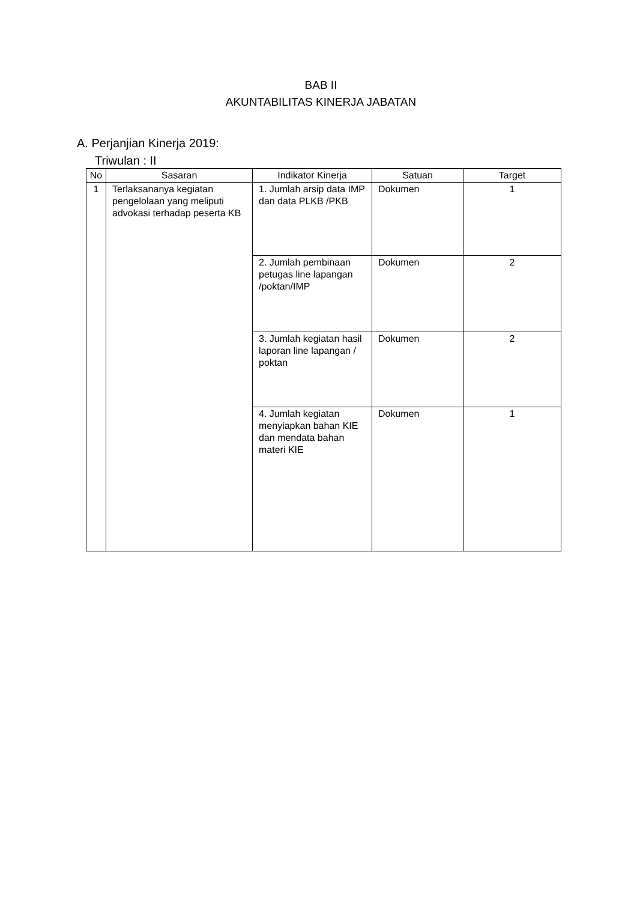BAB II
AKUNTABILITAS KINERJA JABATAN
A. Perjanjian Kinerja 2019:
Triwulan : II
| No | Sasaran | Indikator Kinerja | Satuan | Target |
| --- | --- | --- | --- | --- |
| 1 | Terlaksananya kegiatan pengelolaan yang meliputi advokasi terhadap peserta KB | 1. Jumlah arsip data IMP dan data PLKB /PKB | Dokumen | 1 |
| | | 2. Jumlah pembinaan petugas line lapangan /poktan/IMP | Dokumen | 2 |
| | | 3. Jumlah kegiatan hasil laporan line lapangan / poktan | Dokumen | 2 |
| | | 4. Jumlah kegiatan menyiapkan bahan KIE dan mendata bahan materi KIE | Dokumen | 1 |